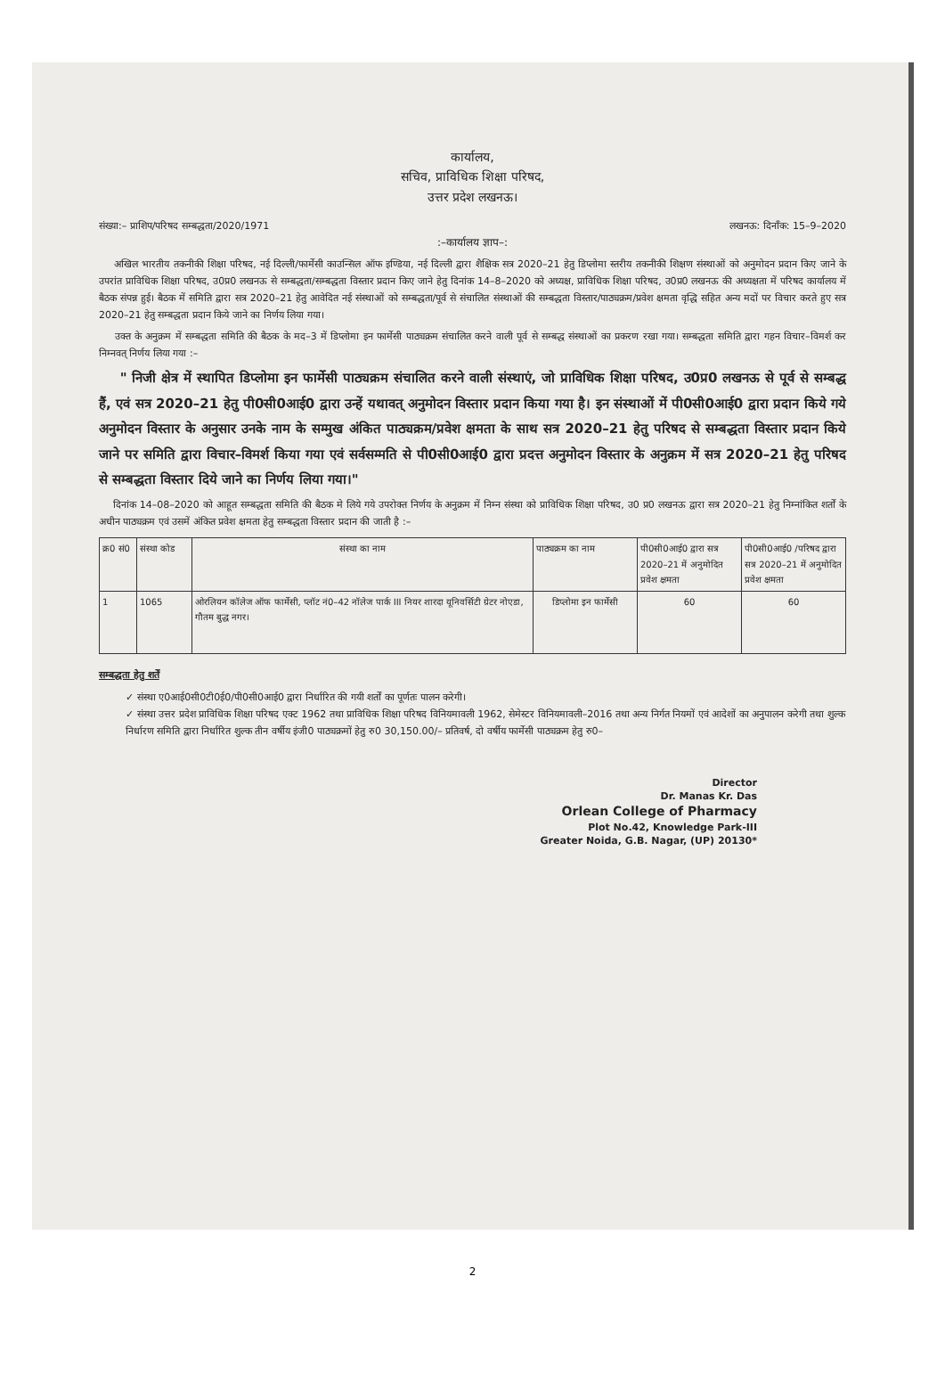कार्यालय,
सचिव, प्राविधिक शिक्षा परिषद,
उत्तर प्रदेश लखनऊ।
संख्या:– प्राशिप/परिषद सम्बद्धता/2020/1971 लखनऊ: दिनाँक: 15–9–2020
:–कार्यालय ज्ञाप–:
अखिल भारतीय तकनीकी शिक्षा परिषद, नई दिल्ली/फार्मेसी काउन्सिल ऑफ इण्डिया, नई दिल्ली द्वारा शैक्षिक सत्र 2020–21 हेतु डिप्लोमा स्तरीय तकनीकी शिक्षण संस्थाओं को अनुमोदन प्रदान किए जाने के उपरांत प्राविधिक शिक्षा परिषद, उ0प्र0 लखनऊ से सम्बद्धता/सम्बद्धता विस्तार प्रदान किए जाने हेतु दिनांक 14–8–2020 को अध्यक्ष, प्राविधिक शिक्षा परिषद, उ0प्र0 लखनऊ की अध्यक्षता में परिषद कार्यालय में बैठक संपन्न हुई। बैठक में समिति द्वारा सत्र 2020–21 हेतु आवेदित नई संस्थाओं को सम्बद्धता/पूर्व से संचालित संस्थाओं की सम्बद्धता विस्तार/पाठ्यक्रम/प्रवेश क्षमता वृद्धि सहित अन्य मदों पर विचार करते हुए सत्र 2020–21 हेतु सम्बद्धता प्रदान किये जाने का निर्णय लिया गया।
उक्त के अनुक्रम में सम्बद्धता समिति की बैठक के मद–3 में डिप्लोमा इन फार्मेसी पाठ्यक्रम संचालित करने वाली पूर्व से सम्बद्ध संस्थाओं का प्रकरण रखा गया। सम्बद्धता समिति द्वारा गहन विचार–विमर्श कर निम्नवत् निर्णय लिया गया :–
" निजी क्षेत्र में स्थापित डिप्लोमा इन फार्मेसी पाठ्यक्रम संचालित करने वाली संस्थाएं, जो प्राविधिक शिक्षा परिषद, उ0प्र0 लखनऊ से पूर्व से सम्बद्ध हैं, एवं सत्र 2020–21 हेतु पी0सी0आई0 द्वारा उन्हें यथावत् अनुमोदन विस्तार प्रदान किया गया है। इन संस्थाओं में पी0सी0आई0 द्वारा प्रदान किये गये अनुमोदन विस्तार के अनुसार उनके नाम के सम्मुख अंकित पाठ्यक्रम/प्रवेश क्षमता के साथ सत्र 2020–21 हेतु परिषद से सम्बद्धता विस्तार प्रदान किये जाने पर समिति द्वारा विचार–विमर्श किया गया एवं सर्वसम्मति से पी0सी0आई0 द्वारा प्रदत्त अनुमोदन विस्तार के अनुक्रम में सत्र 2020–21 हेतु परिषद से सम्बद्धता विस्तार दिये जाने का निर्णय लिया गया।"
दिनांक 14–08–2020 को आहूत सम्बद्धता समिति की बैठक मे लिये गये उपरोक्त निर्णय के अनुक्रम में निम्न संस्था को प्राविधिक शिक्षा परिषद, उ0 प्र0 लखनऊ द्वारा सत्र 2020–21 हेतु निम्नांकित शर्तों के अधीन पाठ्यक्रम एवं उसमें अंकित प्रवेश क्षमता हेतु सम्बद्धता विस्तार प्रदान की जाती है :–
| क्र0 सं0 | संस्था कोड | संस्था का नाम | पाठ्यक्रम का नाम | पी0सी0आई0 द्वारा सत्र 2020–21 में अनुमोदित प्रवेश क्षमता | पी0सी0आई0 /परिषद द्वारा सत्र 2020–21 में अनुमोदित प्रवेश क्षमता |
| --- | --- | --- | --- | --- | --- |
| 1 | 1065 | ओरलियन कॉलेज ऑफ फार्मेसी, प्लॉट नं0–42 नॉलेज पार्क III नियर शारदा यूनिवर्सिटी ग्रेटर नोएडा, गौतम बुद्ध नगर। | डिप्लोमा इन फार्मेसी | 60 | 60 |
सम्बद्धता हेतु शर्तें
✓ संस्था ए0आई0सी0टी0ई0/पी0सी0आई0 द्वारा निर्धारित की गयी शर्तों का पूर्णतः पालन करेगी।
✓ संस्था उत्तर प्रदेश प्राविधिक शिक्षा परिषद एक्ट 1962 तथा प्राविधिक शिक्षा परिषद विनियमावली 1962, सेमेस्टर विनियमावली–2016 तथा अन्य निर्गत नियमों एवं आदेशों का अनुपालन करेगी तथा शुल्क निर्धारण समिति द्वारा निर्धारित शुल्क तीन वर्षीय इंजी0 पाठ्यक्रमों हेतु रु0 30,150.00/– प्रतिवर्ष, दो वर्षीय फार्मेसी पाठ्यक्रम हेतु रु0–
Director
Dr. Manas Kr. Das
Orlean College of Pharmacy
Plot No.42, Knowledge Park-III
Greater Noida, G.B. Nagar, (UP) 20130*
2